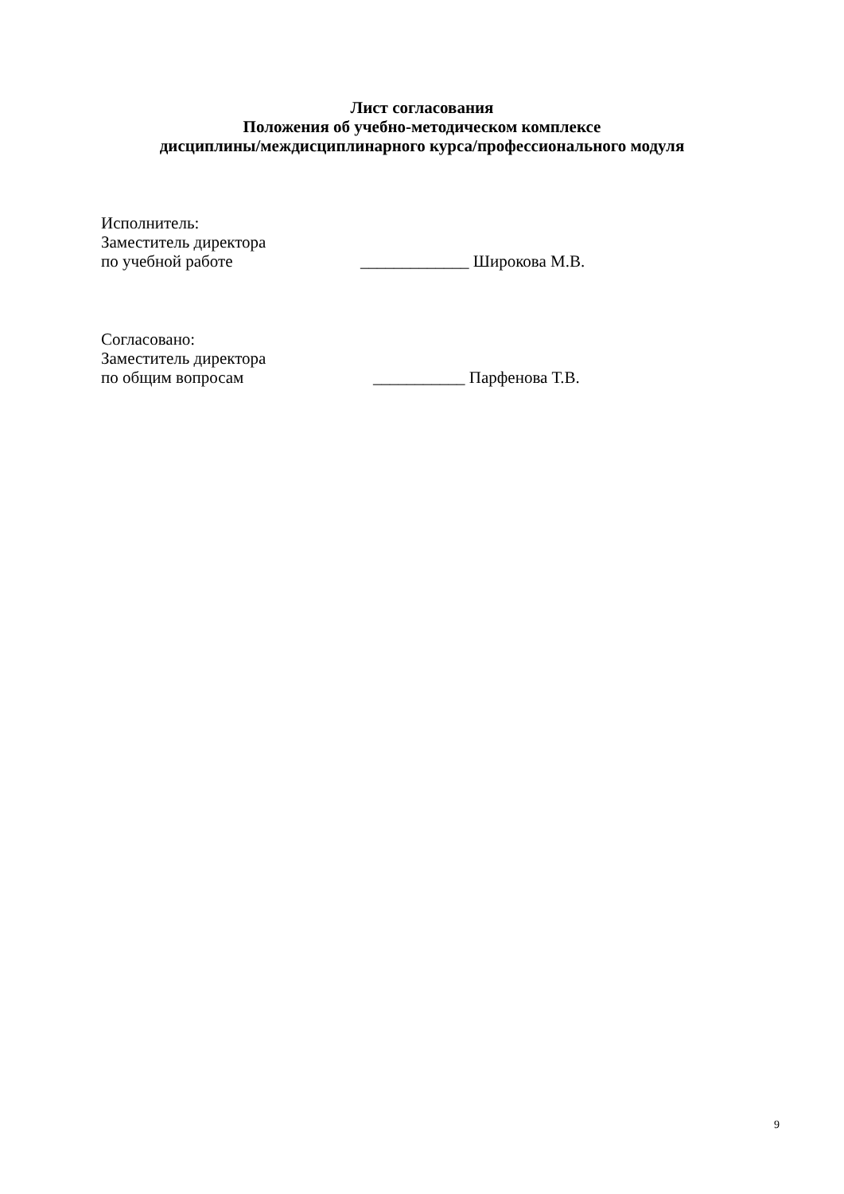Лист согласования
Положения об учебно-методическом комплексе
дисциплины/междисциплинарного курса/профессионального модуля
Исполнитель:
Заместитель директора
по учебной работе _____________ Широкова М.В.
Согласовано:
Заместитель директора
по общим вопросам ___________ Парфенова Т.В.
9